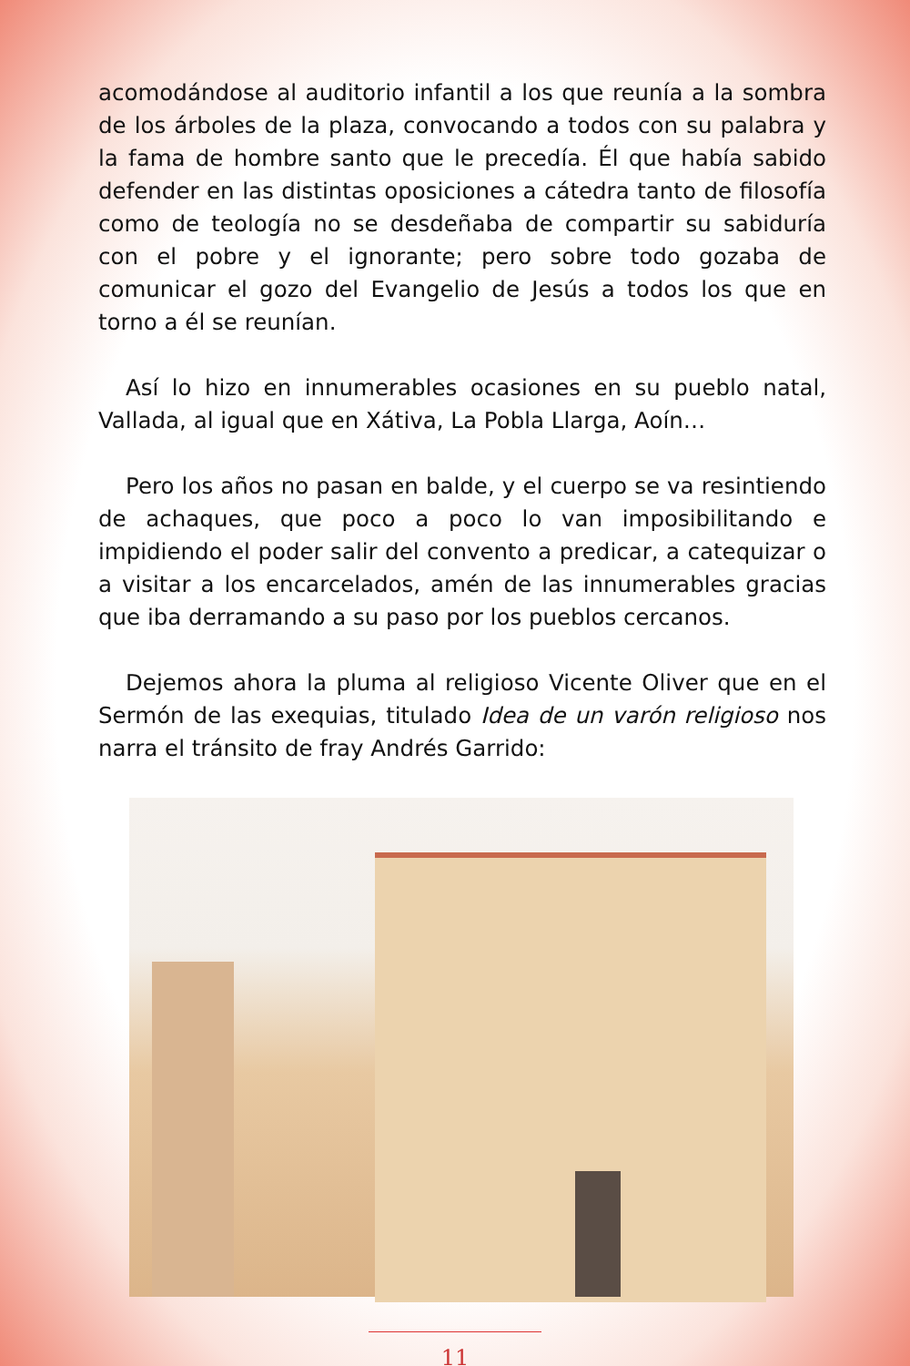acomodándose al auditorio infantil a los que reunía a la sombra de los árboles de la plaza, convocando a todos con su palabra y la fama de hombre santo que le precedía. Él que había sabido defender en las distintas oposiciones a cátedra tanto de filosofía como de teología no se desdeñaba de compartir su sabiduría con el pobre y el ignorante; pero sobre todo gozaba de comunicar el gozo del Evangelio de Jesús a todos los que en torno a él se reunían.
Así lo hizo en innumerables ocasiones en su pueblo natal, Vallada, al igual que en Xátiva, La Pobla Llarga, Aoín…
Pero los años no pasan en balde, y el cuerpo se va resintiendo de achaques, que poco a poco lo van imposibilitando e impidiendo el poder salir del convento a predicar, a catequizar o a visitar a los encarcelados, amén de las innumerables gracias que iba derramando a su paso por los pueblos cercanos.
Dejemos ahora la pluma al religioso Vicente Oliver que en el Sermón de las exequias, titulado Idea de un varón religioso nos narra el tránsito de fray Andrés Garrido:
11